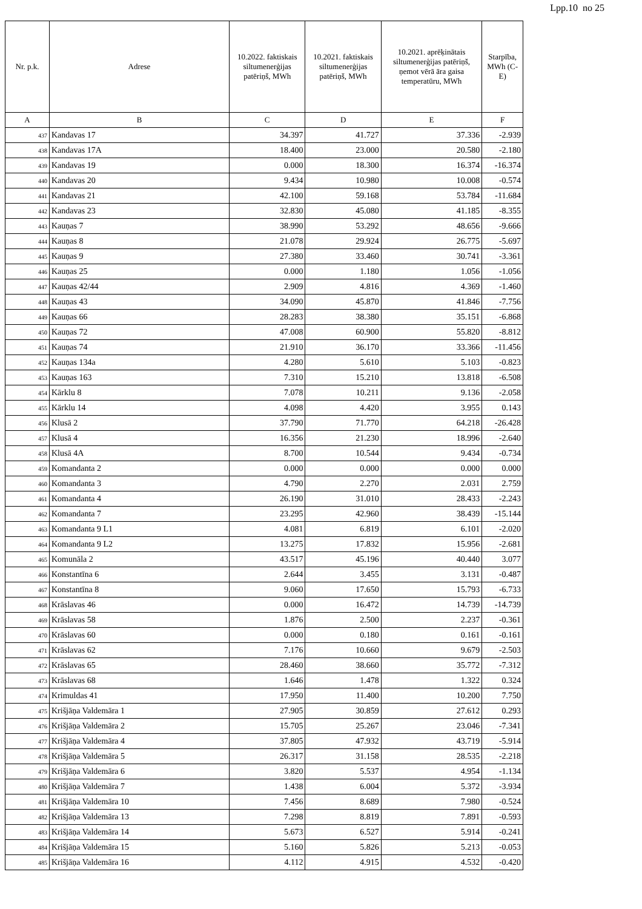Lpp.10 no 25
| Nr. p.k. | Adrese | 10.2022. faktiskais siltumenerģijas patēriņš, MWh | 10.2021. faktiskais siltumenerģijas patēriņš, MWh | 10.2021. aprēķinātais siltumenerģijas patēriņš, ņemot vērā āra gaisa temperatūru, MWh | Starpība, MWh (C-E) |
| --- | --- | --- | --- | --- | --- |
| A | B | C | D | E | F |
| 437 | Kandavas 17 | 34.397 | 41.727 | 37.336 | -2.939 |
| 438 | Kandavas 17A | 18.400 | 23.000 | 20.580 | -2.180 |
| 439 | Kandavas 19 | 0.000 | 18.300 | 16.374 | -16.374 |
| 440 | Kandavas 20 | 9.434 | 10.980 | 10.008 | -0.574 |
| 441 | Kandavas 21 | 42.100 | 59.168 | 53.784 | -11.684 |
| 442 | Kandavas 23 | 32.830 | 45.080 | 41.185 | -8.355 |
| 443 | Kauņas 7 | 38.990 | 53.292 | 48.656 | -9.666 |
| 444 | Kauņas 8 | 21.078 | 29.924 | 26.775 | -5.697 |
| 445 | Kauņas 9 | 27.380 | 33.460 | 30.741 | -3.361 |
| 446 | Kauņas 25 | 0.000 | 1.180 | 1.056 | -1.056 |
| 447 | Kauņas 42/44 | 2.909 | 4.816 | 4.369 | -1.460 |
| 448 | Kauņas 43 | 34.090 | 45.870 | 41.846 | -7.756 |
| 449 | Kauņas 66 | 28.283 | 38.380 | 35.151 | -6.868 |
| 450 | Kauņas 72 | 47.008 | 60.900 | 55.820 | -8.812 |
| 451 | Kauņas 74 | 21.910 | 36.170 | 33.366 | -11.456 |
| 452 | Kauņas 134a | 4.280 | 5.610 | 5.103 | -0.823 |
| 453 | Kauņas 163 | 7.310 | 15.210 | 13.818 | -6.508 |
| 454 | Kārklu 8 | 7.078 | 10.211 | 9.136 | -2.058 |
| 455 | Kārklu 14 | 4.098 | 4.420 | 3.955 | 0.143 |
| 456 | Klusā 2 | 37.790 | 71.770 | 64.218 | -26.428 |
| 457 | Klusā 4 | 16.356 | 21.230 | 18.996 | -2.640 |
| 458 | Klusā 4A | 8.700 | 10.544 | 9.434 | -0.734 |
| 459 | Komandanta 2 | 0.000 | 0.000 | 0.000 | 0.000 |
| 460 | Komandanta 3 | 4.790 | 2.270 | 2.031 | 2.759 |
| 461 | Komandanta 4 | 26.190 | 31.010 | 28.433 | -2.243 |
| 462 | Komandanta 7 | 23.295 | 42.960 | 38.439 | -15.144 |
| 463 | Komandanta 9 L1 | 4.081 | 6.819 | 6.101 | -2.020 |
| 464 | Komandanta 9 L2 | 13.275 | 17.832 | 15.956 | -2.681 |
| 465 | Komunāla 2 | 43.517 | 45.196 | 40.440 | 3.077 |
| 466 | Konstantīna 6 | 2.644 | 3.455 | 3.131 | -0.487 |
| 467 | Konstantīna 8 | 9.060 | 17.650 | 15.793 | -6.733 |
| 468 | Krāslavas 46 | 0.000 | 16.472 | 14.739 | -14.739 |
| 469 | Krāslavas 58 | 1.876 | 2.500 | 2.237 | -0.361 |
| 470 | Krāslavas 60 | 0.000 | 0.180 | 0.161 | -0.161 |
| 471 | Krāslavas 62 | 7.176 | 10.660 | 9.679 | -2.503 |
| 472 | Krāslavas 65 | 28.460 | 38.660 | 35.772 | -7.312 |
| 473 | Krāslavas 68 | 1.646 | 1.478 | 1.322 | 0.324 |
| 474 | Krimuldas 41 | 17.950 | 11.400 | 10.200 | 7.750 |
| 475 | Krišjāņa Valdemāra 1 | 27.905 | 30.859 | 27.612 | 0.293 |
| 476 | Krišjāņa Valdemāra 2 | 15.705 | 25.267 | 23.046 | -7.341 |
| 477 | Krišjāņa Valdemāra 4 | 37.805 | 47.932 | 43.719 | -5.914 |
| 478 | Krišjāņa Valdemāra 5 | 26.317 | 31.158 | 28.535 | -2.218 |
| 479 | Krišjāņa Valdemāra 6 | 3.820 | 5.537 | 4.954 | -1.134 |
| 480 | Krišjāņa Valdemāra 7 | 1.438 | 6.004 | 5.372 | -3.934 |
| 481 | Krišjāņa Valdemāra 10 | 7.456 | 8.689 | 7.980 | -0.524 |
| 482 | Krišjāņa Valdemāra 13 | 7.298 | 8.819 | 7.891 | -0.593 |
| 483 | Krišjāņa Valdemāra 14 | 5.673 | 6.527 | 5.914 | -0.241 |
| 484 | Krišjāņa Valdemāra 15 | 5.160 | 5.826 | 5.213 | -0.053 |
| 485 | Krišjāņa Valdemāra 16 | 4.112 | 4.915 | 4.532 | -0.420 |